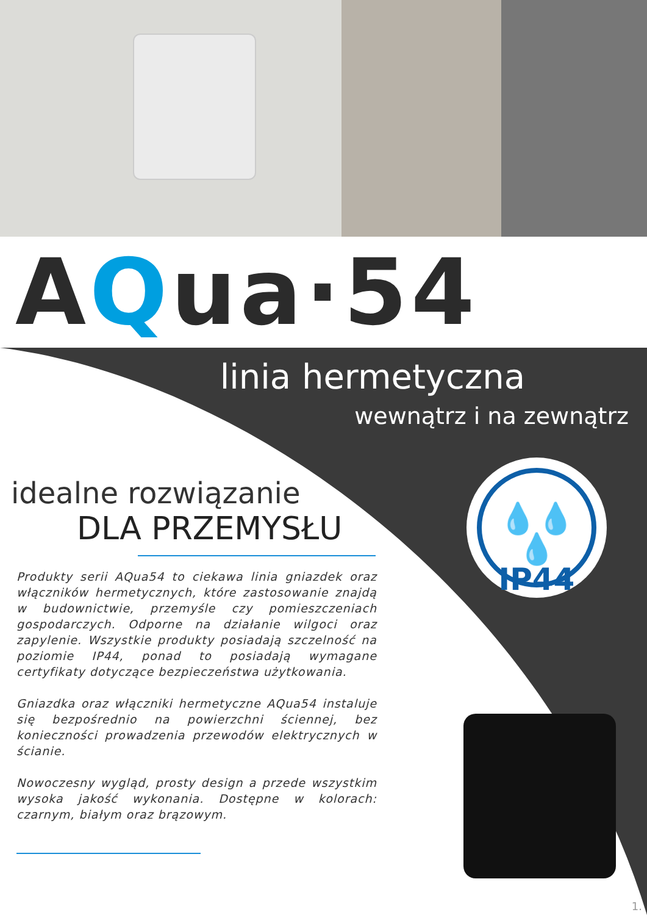AQua·54
linia hermetyczna
wewnątrz i na zewnątrz
💧💧💧
IP44
idealne rozwiązanie
DLA PRZEMYSŁU
Produkty serii AQua54 to ciekawa linia gniazdek oraz włączników hermetycznych, które zastosowanie znajdą w budownictwie, przemyśle czy pomieszczeniach gospodarczych. Odporne na działanie wilgoci oraz zapylenie. Wszystkie produkty posiadają szczelność na poziomie IP44, ponad to posiadają wymagane certyfikaty dotyczące bezpieczeństwa użytkowania.
Gniazdka oraz włączniki hermetyczne AQua54 instaluje się bezpośrednio na powierzchni ściennej, bez konieczności prowadzenia przewodów elektrycznych w ścianie.
Nowoczesny wygląd, prosty design a przede wszystkim wysoka jakość wykonania. Dostępne w kolorach: czarnym, białym oraz brązowym.
1.